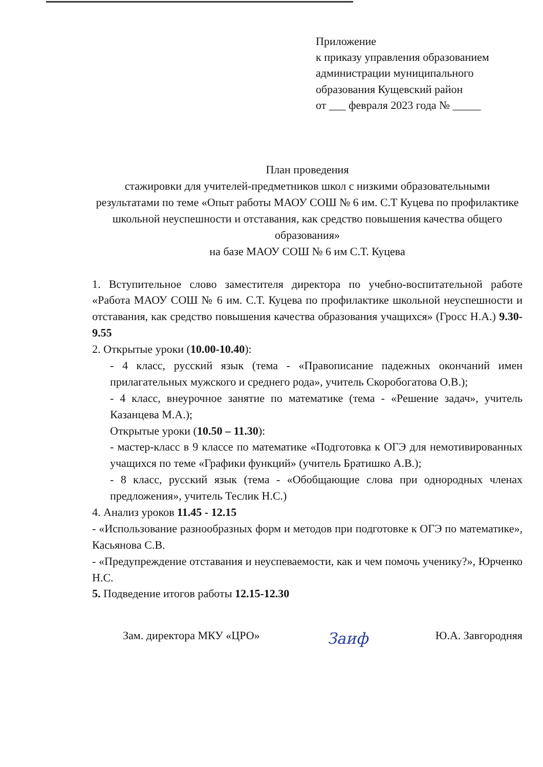Приложение
к приказу управления образованием
администрации муниципального
образования Кущевский район
от ___ февраля 2023 года № _____
План проведения
стажировки для учителей-предметников школ с низкими образовательными результатами по теме «Опыт работы МАОУ СОШ № 6 им. С.Т Куцева по профилактике школьной неуспешности и отставания, как средство повышения качества общего образования»
на базе МАОУ СОШ № 6 им С.Т. Куцева
1. Вступительное слово заместителя директора по учебно-воспитательной работе «Работа МАОУ СОШ № 6 им. С.Т. Куцева по профилактике школьной неуспешности и отставания, как средство повышения качества образования учащихся» (Гросс Н.А.) 9.30-9.55
2. Открытые уроки (10.00-10.40):
- 4 класс, русский язык (тема - «Правописание падежных окончаний имен прилагательных мужского и среднего рода», учитель Скоробогатова О.В.);
- 4 класс, внеурочное занятие по математике (тема - «Решение задач», учитель Казанцева М.А.);
Открытые уроки (10.50 – 11.30):
- мастер-класс в 9 классе по математике «Подготовка к ОГЭ для немотивированных учащихся по теме «Графики функций» (учитель Братишко А.В.);
- 8 класс, русский язык (тема - «Обобщающие слова при однородных членах предложения», учитель Теслик Н.С.)
4. Анализ уроков 11.45 - 12.15
- «Использование разнообразных форм и методов при подготовке к ОГЭ по математике», Касьянова С.В.
- «Предупреждение отставания и неуспеваемости, как и чем помочь ученику?», Юрченко Н.С.
5. Подведение итогов работы 12.15-12.30
Зам. директора МКУ «ЦРО» Заиф Ю.А. Завгородняя